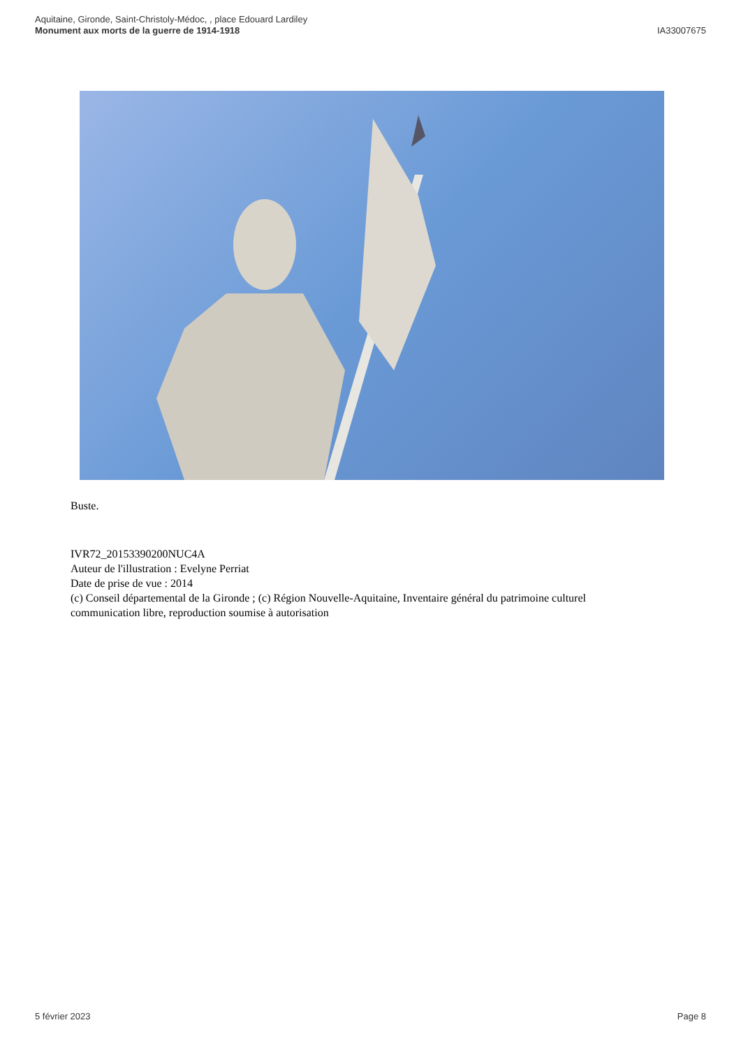Aquitaine, Gironde, Saint-Christoly-Médoc, , place Edouard Lardiley
Monument aux morts de la guerre de 1914-1918
IA33007675
Buste.
IVR72_20153390200NUC4A
Auteur de l'illustration : Evelyne Perriat
Date de prise de vue : 2014
(c) Conseil départemental de la Gironde ; (c) Région Nouvelle-Aquitaine, Inventaire général du patrimoine culturel
communication libre, reproduction soumise à autorisation
5 février 2023 Page 8